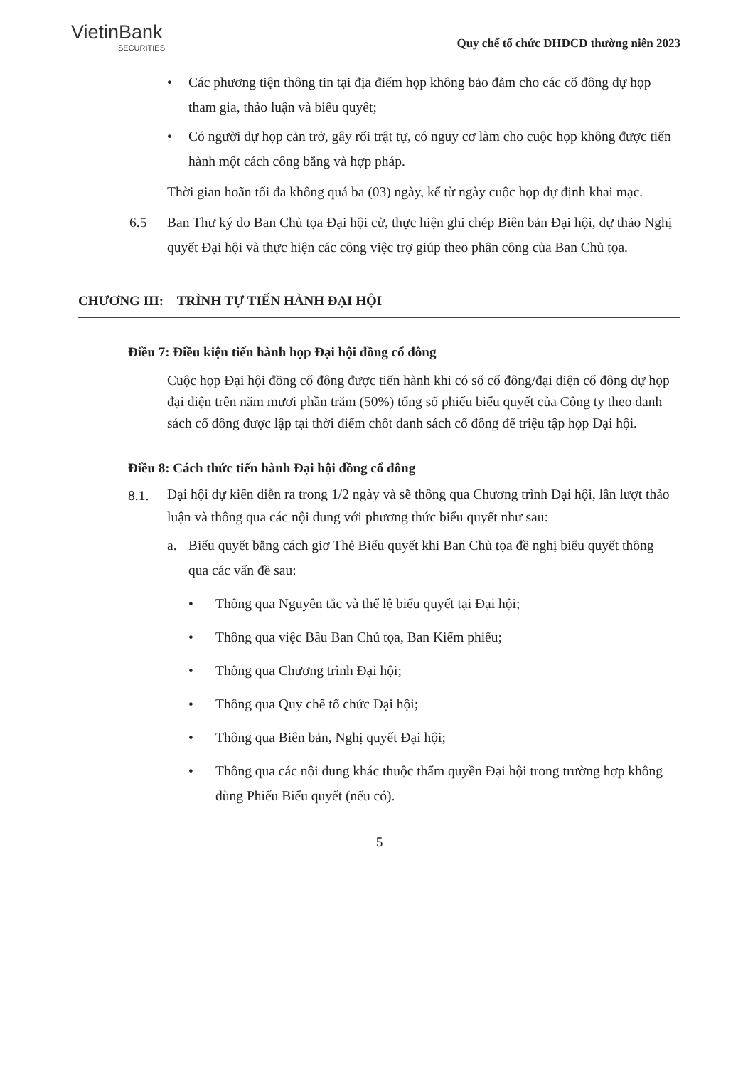VietinBank
SECURITIES
Quy chế tổ chức ĐHĐCĐ thường niên 2023
• Các phương tiện thông tin tại địa điểm họp không bảo đảm cho các cổ đông dự họp tham gia, thảo luận và biểu quyết;
• Có người dự họp cản trở, gây rối trật tự, có nguy cơ làm cho cuộc họp không được tiến hành một cách công bằng và hợp pháp.
Thời gian hoãn tối đa không quá ba (03) ngày, kể từ ngày cuộc họp dự định khai mạc.
6.5 Ban Thư ký do Ban Chủ tọa Đại hội cử, thực hiện ghi chép Biên bản Đại hội, dự thảo Nghị quyết Đại hội và thực hiện các công việc trợ giúp theo phân công của Ban Chủ tọa.
CHƯƠNG III: TRÌNH TỰ TIẾN HÀNH ĐẠI HỘI
Điều 7: Điều kiện tiến hành họp Đại hội đồng cổ đông
Cuộc họp Đại hội đồng cổ đông được tiến hành khi có số cổ đông/đại diện cổ đông dự họp đại diện trên năm mươi phần trăm (50%) tổng số phiếu biểu quyết của Công ty theo danh sách cổ đông được lập tại thời điểm chốt danh sách cổ đông để triệu tập họp Đại hội.
Điều 8: Cách thức tiến hành Đại hội đồng cổ đông
8.1.
Đại hội dự kiến diễn ra trong 1/2 ngày và sẽ thông qua Chương trình Đại hội, lần lượt thảo luận và thông qua các nội dung với phương thức biểu quyết như sau:
a. Biểu quyết bằng cách giơ Thẻ Biểu quyết khi Ban Chủ tọa đề nghị biểu quyết thông qua các vấn đề sau:
• Thông qua Nguyên tắc và thể lệ biểu quyết tại Đại hội;
• Thông qua việc Bầu Ban Chủ tọa, Ban Kiểm phiếu;
• Thông qua Chương trình Đại hội;
• Thông qua Quy chế tổ chức Đại hội;
• Thông qua Biên bản, Nghị quyết Đại hội;
• Thông qua các nội dung khác thuộc thẩm quyền Đại hội trong trường hợp không dùng Phiếu Biểu quyết (nếu có).
5